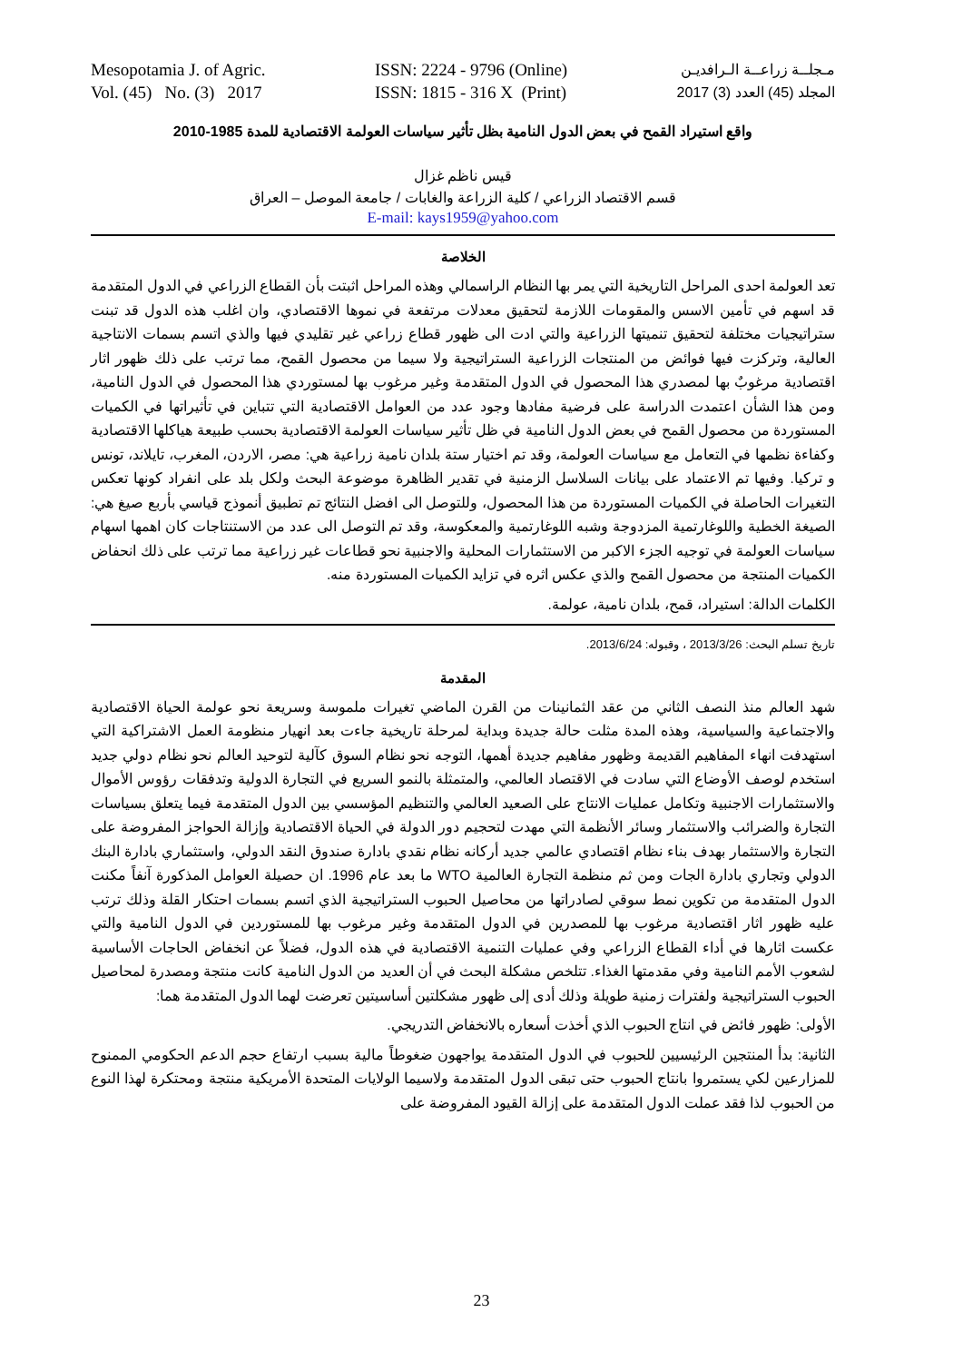Mesopotamia J. of Agric.
Vol. (45) No. (3) 2017
ISSN: 2224 - 9796 (Online)
ISSN: 1815 - 316 X (Print)
مـجلــة زراعــة الـرافديـن
المجلد (45) العدد (3) 2017
واقع استيراد القمح في بعض الدول النامية بظل تأثير سياسات العولمة الاقتصادية للمدة 1985-2010
قيس ناظم غزال
قسم الاقتصاد الزراعي / كلية الزراعة والغابات / جامعة الموصل – العراق
E-mail: kays1959@yahoo.com
الخلاصة
تعد العولمة احدى المراحل التاريخية التي يمر بها النظام الراسمالي وهذه المراحل اثبتت بأن القطاع الزراعي في الدول المتقدمة قد اسهم في تأمين الاسس والمقومات اللازمة لتحقيق معدلات مرتفعة في نموها الاقتصادي، وان اغلب هذه الدول قد تبنت ستراتيجيات مختلفة لتحقيق تنميتها الزراعية والتي ادت الى ظهور قطاع زراعي غير تقليدي فيها والذي اتسم بسمات الانتاجية العالية، وتركزت فيها فوائض من المنتجات الزراعية الستراتيجية ولا سيما من محصول القمح، مما ترتب على ذلك ظهور اثار اقتصادية مرغوبٌ بها لمصدري هذا المحصول في الدول المتقدمة وغير مرغوب بها لمستوردي هذا المحصول في الدول النامية، ومن هذا الشأن اعتمدت الدراسة على فرضية مفادها وجود عدد من العوامل الاقتصادية التي تتباين في تأثيراتها في الكميات المستوردة من محصول القمح في بعض الدول النامية في ظل تأثير سياسات العولمة الاقتصادية بحسب طبيعة هياكلها الاقتصادية وكفاءة نظمها في التعامل مع سياسات العولمة، وقد تم اختيار ستة بلدان نامية زراعية هي: مصر، الاردن، المغرب، تايلاند، تونس و تركيا. وفيها تم الاعتماد على بيانات السلاسل الزمنية في تقدير الظاهرة موضوعة البحث ولكل بلد على انفراد كونها تعكس التغيرات الحاصلة في الكميات المستوردة من هذا المحصول، وللتوصل الى افضل النتائج تم تطبيق أنموذج قياسي بأربع صيغ هي: الصيغة الخطية واللوغارتمية المزدوجة وشبه اللوغارتمية والمعكوسة، وقد تم التوصل الى عدد من الاستنتاجات كان اهمها اسهام سياسات العولمة في توجيه الجزء الاكبر من الاستثمارات المحلية والاجنبية نحو قطاعات غير زراعية مما ترتب على ذلك انحفاض الكميات المنتجة من محصول القمح والذي عكس اثره في تزايد الكميات المستوردة منه.
الكلمات الدالة: استيراد، قمح، بلدان نامية، عولمة.
تاريخ تسلم البحث: 2013/3/26 ، وقبوله: 2013/6/24.
المقدمة
شهد العالم منذ النصف الثاني من عقد الثمانينات من القرن الماضي تغيرات ملموسة وسريعة نحو عولمة الحياة الاقتصادية والاجتماعية والسياسية، وهذه المدة مثلت حالة جديدة وبداية لمرحلة تاريخية جاءت بعد انهيار منظومة العمل الاشتراكية التي استهدفت انهاء المفاهيم القديمة وظهور مفاهيم جديدة أهمها، التوجه نحو نظام السوق كآلية لتوحيد العالم نحو نظام دولي جديد استخدم لوصف الأوضاع التي سادت في الاقتصاد العالمي، والمتمثلة بالنمو السريع في التجارة الدولية وتدفقات رؤوس الأموال والاستثمارات الاجنبية وتكامل عمليات الانتاج على الصعيد العالمي والتنظيم المؤسسي بين الدول المتقدمة فيما يتعلق بسياسات التجارة والضرائب والاستثمار وسائر الأنظمة التي مهدت لتحجيم دور الدولة في الحياة الاقتصادية وإزالة الحواجز المفروضة على التجارة والاستثمار بهدف بناء نظام اقتصادي عالمي جديد أركانه نظام نقدي بادارة صندوق النقد الدولي، واستثماري بادارة البنك الدولي وتجاري بادارة الجات ومن ثم منظمة التجارة العالمية WTO ما بعد عام 1996. ان حصيلة العوامل المذكورة آنفاً مكنت الدول المتقدمة من تكوين نمط سوقي لصادراتها من محاصيل الحبوب الستراتيجية الذي اتسم بسمات احتكار القلة وذلك ترتب عليه ظهور اثار اقتصادية مرغوب بها للمصدرين في الدول المتقدمة وغير مرغوب بها للمستوردين في الدول النامية والتي عكست اثارها في أداء القطاع الزراعي وفي عمليات التنمية الاقتصادية في هذه الدول، فضلاً عن انخفاض الحاجات الأساسية لشعوب الأمم النامية وفي مقدمتها الغذاء. تتلخص مشكلة البحث في أن العديد من الدول النامية كانت منتجة ومصدرة لمحاصيل الحبوب الستراتيجية ولفترات زمنية طويلة وذلك أدى إلى ظهور مشكلتين أساسيتين تعرضت لهما الدول المتقدمة هما:
الأولى: ظهور فائض في انتاج الحبوب الذي أخذت أسعاره بالانخفاض التدريجي.
الثانية: بدأ المنتجين الرئيسيين للحبوب في الدول المتقدمة يواجهون ضغوطاً مالية بسبب ارتفاع حجم الدعم الحكومي الممنوح للمزارعين لكي يستمروا بانتاج الحبوب حتى تبقى الدول المتقدمة ولاسيما الولايات المتحدة الأمريكية منتجة ومحتكرة لهذا النوع من الحبوب لذا فقد عملت الدول المتقدمة على إزالة القيود المفروضة على
23